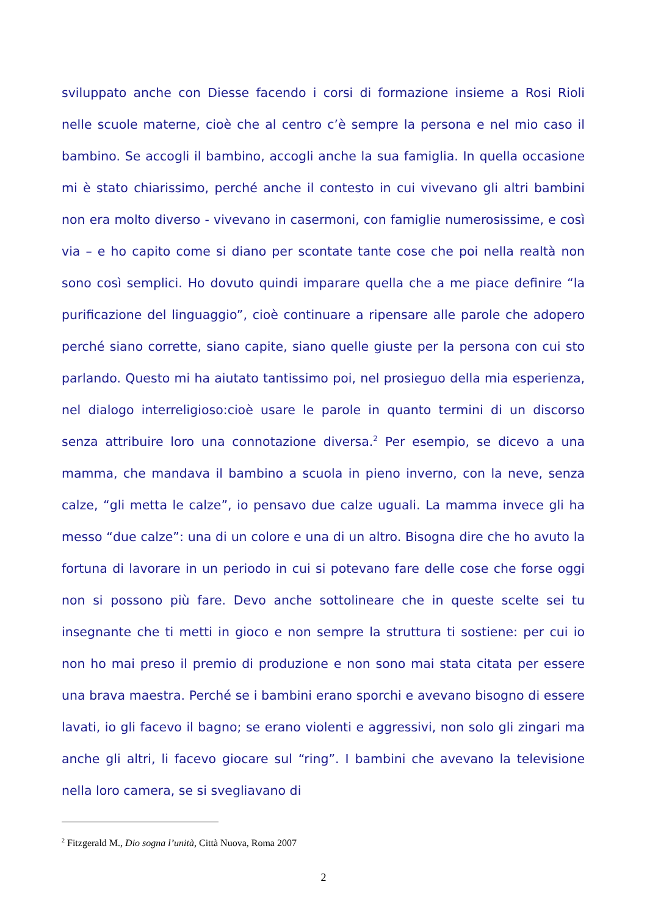sviluppato anche con Diesse facendo i corsi di formazione insieme a Rosi Rioli nelle scuole materne, cioè che al centro c’è sempre la persona e nel mio caso il bambino. Se accogli il bambino, accogli anche la sua famiglia. In quella occasione mi è stato chiarissimo, perché anche il contesto in cui vivevano gli altri bambini non era molto diverso - vivevano in casermoni, con famiglie numerosissime, e così via – e ho capito come si diano per scontate tante cose che poi nella realtà non sono così semplici. Ho dovuto quindi imparare quella che a me piace definire “la purificazione del linguaggio”, cioè continuare a ripensare alle parole che adopero perché siano corrette, siano capite, siano quelle giuste per la persona con cui sto parlando. Questo mi ha aiutato tantissimo poi, nel prosieguo della mia esperienza, nel dialogo interreligioso:cioè usare le parole in quanto termini di un discorso senza attribuire loro una connotazione diversa.<sup>2</sup> Per esempio, se dicevo a una mamma, che mandava il bambino a scuola in pieno inverno, con la neve, senza calze, “gli metta le calze”, io pensavo due calze uguali. La mamma invece gli ha messo “due calze”: una di un colore e una di un altro. Bisogna dire che ho avuto la fortuna di lavorare in un periodo in cui si potevano fare delle cose che forse oggi non si possono più fare. Devo anche sottolineare che in queste scelte sei tu insegnante che ti metti in gioco e non sempre la struttura ti sostiene: per cui io non ho mai preso il premio di produzione e non sono mai stata citata per essere una brava maestra. Perché se i bambini erano sporchi e avevano bisogno di essere lavati, io gli facevo il bagno; se erano violenti e aggressivi, non solo gli zingari ma anche gli altri, li facevo giocare sul “ring”. I bambini che avevano la televisione nella loro camera, se si svegliavano di
<sup>2</sup> Fitzgerald M., Dio sogna l’unità, Città Nuova, Roma 2007
2